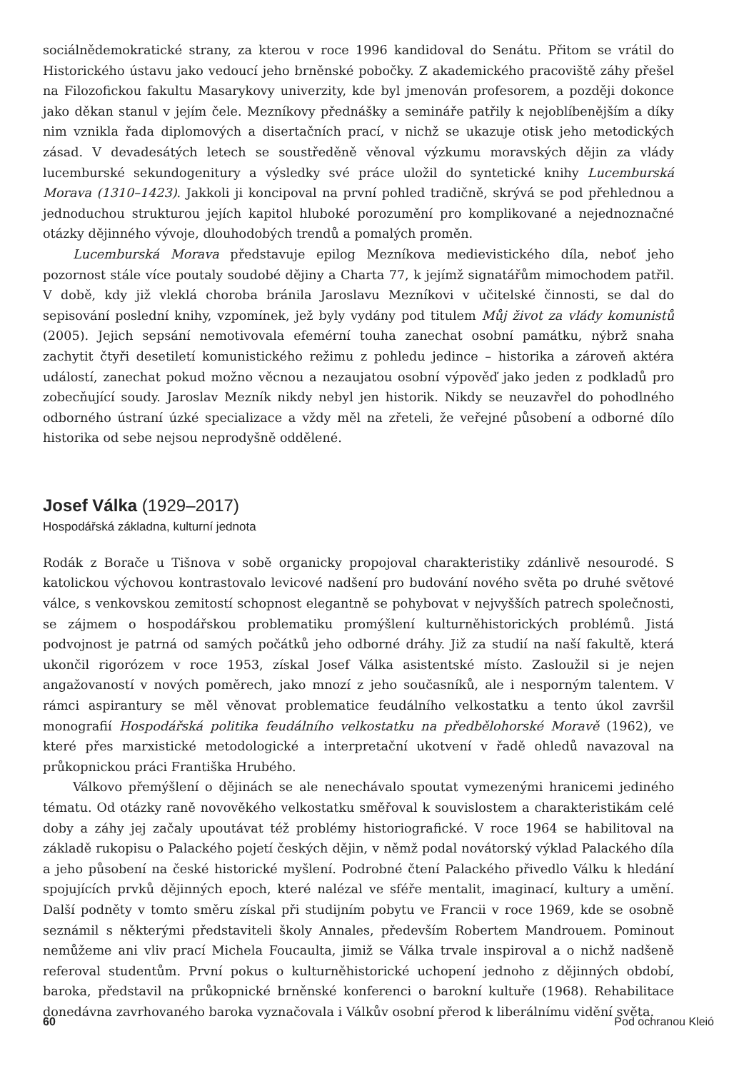sociálnědemokratické strany, za kterou v roce 1996 kandidoval do Senátu. Přitom se vrátil do Historického ústavu jako vedoucí jeho brněnské pobočky. Z akademického pracoviště záhy přešel na Filozofickou fakultu Masarykovy univerzity, kde byl jmenován profesorem, a později dokonce jako děkan stanul v jejím čele. Mezníkovy přednášky a semináře patřily k nejoblíbenějším a díky nim vznikla řada diplomových a disertačních prací, v nichž se ukazuje otisk jeho metodických zásad. V devadesátých letech se soustředěně věnoval výzkumu moravských dějin za vlády lucemburské sekundogenitury a výsledky své práce uložil do syntetické knihy Lucemburská Morava (1310–1423). Jakkoli ji koncipoval na první pohled tradičně, skrývá se pod přehlednou a jednoduchou strukturou jejích kapitol hluboké porozumění pro komplikované a nejednoznačné otázky dějinného vývoje, dlouhodobých trendů a pomalých proměn.
Lucemburská Morava představuje epilog Mezníkova medievistického díla, neboť jeho pozornost stále více poutaly soudobé dějiny a Charta 77, k jejímž signatářům mimochodem patřil. V době, kdy již vleklá choroba bránila Jaroslavu Mezníkovi v učitelské činnosti, se dal do sepisování poslední knihy, vzpomínek, jež byly vydány pod titulem Můj život za vlády komunistů (2005). Jejich sepsání nemotivovala efemérní touha zanechat osobní památku, nýbrž snaha zachytit čtyři desetiletí komunistického režimu z pohledu jedince – historika a zároveň aktéra událostí, zanechat pokud možno věcnou a nezaujatou osobní výpověď jako jeden z podkladů pro zobecňující soudy. Jaroslav Mezník nikdy nebyl jen historik. Nikdy se neuzavřel do pohodlného odborného ústraní úzké specializace a vždy měl na zřeteli, že veřejné působení a odborné dílo historika od sebe nejsou neprodyšně oddělené.
Josef Válka (1929–2017)
Hospodářská základna, kulturní jednota
Rodák z Boračе u Tišnova v sobě organicky propojoval charakteristiky zdánlivě nesourodé. S katolickou výchovou kontrastovalo levicové nadšení pro budování nového světa po druhé světové válce, s venkovskou zemitostí schopnost elegantně se pohybovat v nejvyšších patrech společnosti, se zájmem o hospodářskou problematiku promýšlení kulturněhistorických problémů. Jistá podvojnost je patrná od samých počátků jeho odborné dráhy. Již za studií na naší fakultě, která ukončil rigorózem v roce 1953, získal Josef Válka asistentské místo. Zasloužil si je nejen angažovaností v nových poměrech, jako mnozí z jeho současníků, ale i nesporným talentem. V rámci aspirantury se měl věnovat problematice feudálního velkostatku a tento úkol završil monografií Hospodářská politika feudálního velkostatku na předbělohorské Moravě (1962), ve které přes marxistické metodologické a interpretační ukotvení v řadě ohledů navazoval na průkopnickou práci Františka Hrubého.
Válkovo přemýšlení o dějinách se ale nenechávalo spoutat vymezenými hranicemi jediného tématu. Od otázky raně novověkého velkostatku směřoval k souvislostem a charakteristikám celé doby a záhy jej začaly upoutávat též problémy historiografické. V roce 1964 se habilitoval na základě rukopisu o Palackého pojetí českých dějin, v němž podal novátorský výklad Palackého díla a jeho působení na české historické myšlení. Podrobné čtení Palackého přivedlo Válku k hledání spojujících prvků dějinných epoch, které nalézal ve sféře mentalit, imaginací, kultury a umění. Další podněty v tomto směru získal při studijním pobytu ve Francii v roce 1969, kde se osobně seznámil s některými představiteli školy Annales, především Robertem Mandrouem. Pominout nemůžeme ani vliv prací Michela Foucaulta, jimiž se Válka trvale inspiroval a o nichž nadšeně referoval studentům. První pokus o kulturněhistorické uchopení jednoho z dějinných období, baroka, představil na průkopnické brněnské konferenci o barokní kultuře (1968). Rehabilitace donedávna zavrhovaného baroka vyznačovala i Válkův osobní přerod k liberálnímu vidění světa.
60 Pod ochranou Kleió